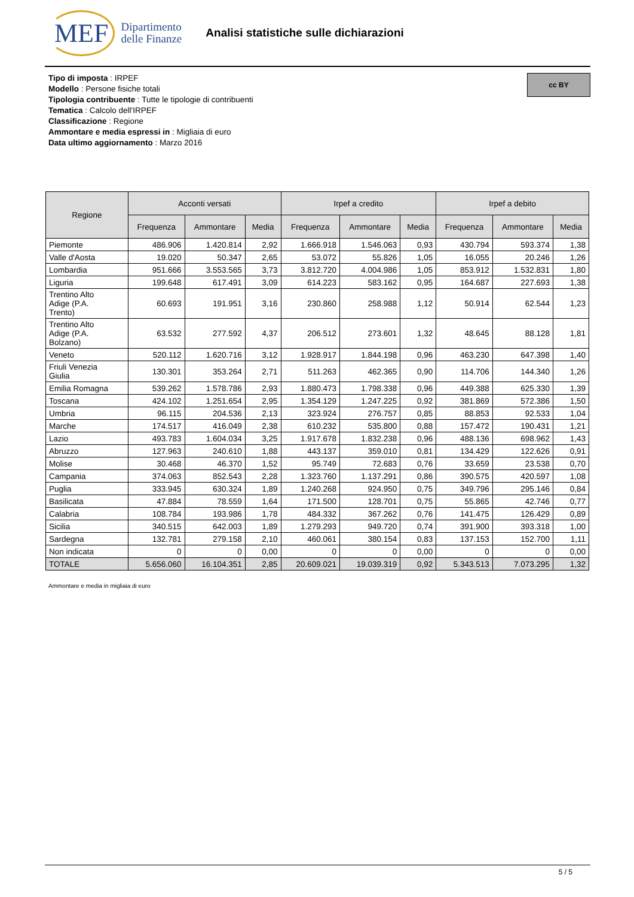MEF Dipartimento
delle Finanze
Analisi statistiche sulle dichiarazioni
cc BY
Tipo di imposta : IRPEF
Modello : Persone fisiche totali
Tipologia contribuente : Tutte le tipologie di contribuenti
Tematica : Calcolo dell'IRPEF
Classificazione : Regione
Ammontare e media espressi in : Migliaia di euro
Data ultimo aggiornamento : Marzo 2016
| Regione | Acconti versati | | | Irpef a credito | | | Irpef a debito | | |
| --- | --- | --- | --- | --- | --- | --- | --- | --- | --- |
| | Frequenza | Ammontare | Media | Frequenza | Ammontare | Media | Frequenza | Ammontare | Media |
| Piemonte | 486.906 | 1.420.814 | 2,92 | 1.666.918 | 1.546.063 | 0,93 | 430.794 | 593.374 | 1,38 |
| Valle d'Aosta | 19.020 | 50.347 | 2,65 | 53.072 | 55.826 | 1,05 | 16.055 | 20.246 | 1,26 |
| Lombardia | 951.666 | 3.553.565 | 3,73 | 3.812.720 | 4.004.986 | 1,05 | 853.912 | 1.532.831 | 1,80 |
| Liguria | 199.648 | 617.491 | 3,09 | 614.223 | 583.162 | 0,95 | 164.687 | 227.693 | 1,38 |
| Trentino Alto Adige (P.A. Trento) | 60.693 | 191.951 | 3,16 | 230.860 | 258.988 | 1,12 | 50.914 | 62.544 | 1,23 |
| Trentino Alto Adige (P.A. Bolzano) | 63.532 | 277.592 | 4,37 | 206.512 | 273.601 | 1,32 | 48.645 | 88.128 | 1,81 |
| Veneto | 520.112 | 1.620.716 | 3,12 | 1.928.917 | 1.844.198 | 0,96 | 463.230 | 647.398 | 1,40 |
| Friuli Venezia Giulia | 130.301 | 353.264 | 2,71 | 511.263 | 462.365 | 0,90 | 114.706 | 144.340 | 1,26 |
| Emilia Romagna | 539.262 | 1.578.786 | 2,93 | 1.880.473 | 1.798.338 | 0,96 | 449.388 | 625.330 | 1,39 |
| Toscana | 424.102 | 1.251.654 | 2,95 | 1.354.129 | 1.247.225 | 0,92 | 381.869 | 572.386 | 1,50 |
| Umbria | 96.115 | 204.536 | 2,13 | 323.924 | 276.757 | 0,85 | 88.853 | 92.533 | 1,04 |
| Marche | 174.517 | 416.049 | 2,38 | 610.232 | 535.800 | 0,88 | 157.472 | 190.431 | 1,21 |
| Lazio | 493.783 | 1.604.034 | 3,25 | 1.917.678 | 1.832.238 | 0,96 | 488.136 | 698.962 | 1,43 |
| Abruzzo | 127.963 | 240.610 | 1,88 | 443.137 | 359.010 | 0,81 | 134.429 | 122.626 | 0,91 |
| Molise | 30.468 | 46.370 | 1,52 | 95.749 | 72.683 | 0,76 | 33.659 | 23.538 | 0,70 |
| Campania | 374.063 | 852.543 | 2,28 | 1.323.760 | 1.137.291 | 0,86 | 390.575 | 420.597 | 1,08 |
| Puglia | 333.945 | 630.324 | 1,89 | 1.240.268 | 924.950 | 0,75 | 349.796 | 295.146 | 0,84 |
| Basilicata | 47.884 | 78.559 | 1,64 | 171.500 | 128.701 | 0,75 | 55.865 | 42.746 | 0,77 |
| Calabria | 108.784 | 193.986 | 1,78 | 484.332 | 367.262 | 0,76 | 141.475 | 126.429 | 0,89 |
| Sicilia | 340.515 | 642.003 | 1,89 | 1.279.293 | 949.720 | 0,74 | 391.900 | 393.318 | 1,00 |
| Sardegna | 132.781 | 279.158 | 2,10 | 460.061 | 380.154 | 0,83 | 137.153 | 152.700 | 1,11 |
| Non indicata | 0 | 0 | 0,00 | 0 | 0 | 0,00 | 0 | 0 | 0,00 |
| TOTALE | 5.656.060 | 16.104.351 | 2,85 | 20.609.021 | 19.039.319 | 0,92 | 5.343.513 | 7.073.295 | 1,32 |
Ammontare e media in migliaia di euro
5 / 5